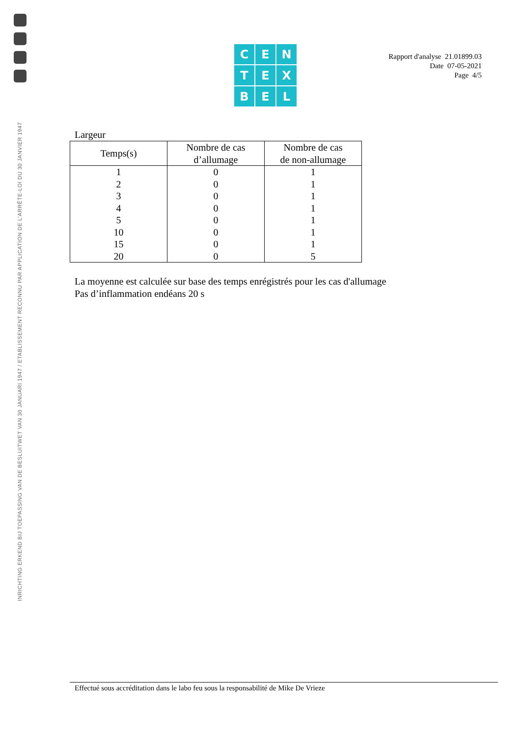INRICHTING ERKEND BIJ TOEPASSING VAN DE BESLUITWET VAN 30 JANUARI 1947 / ETABLISSEMENT RECONNU PAR APPLICATION DE L'ARRÊTE-LOI DU 30 JANVIER 1947
CENTEXBEL
Rapport d'analyse 21.01899.03
Date 07-05-2021
Page 4/5
Largeur
| Temps(s) | Nombre de cas d’allumage | Nombre de cas de non-allumage |
| --- | --- | --- |
| 1 | 0 | 1 |
| 2 | 0 | 1 |
| 3 | 0 | 1 |
| 4 | 0 | 1 |
| 5 | 0 | 1 |
| 10 | 0 | 1 |
| 15 | 0 | 1 |
| 20 | 0 | 5 |
La moyenne est calculée sur base des temps enrégistrés pour les cas d'allumage
Pas d’inflammation endéans 20 s
Effectué sous accréditation dans le labo feu sous la responsabilité de Mike De Vrieze